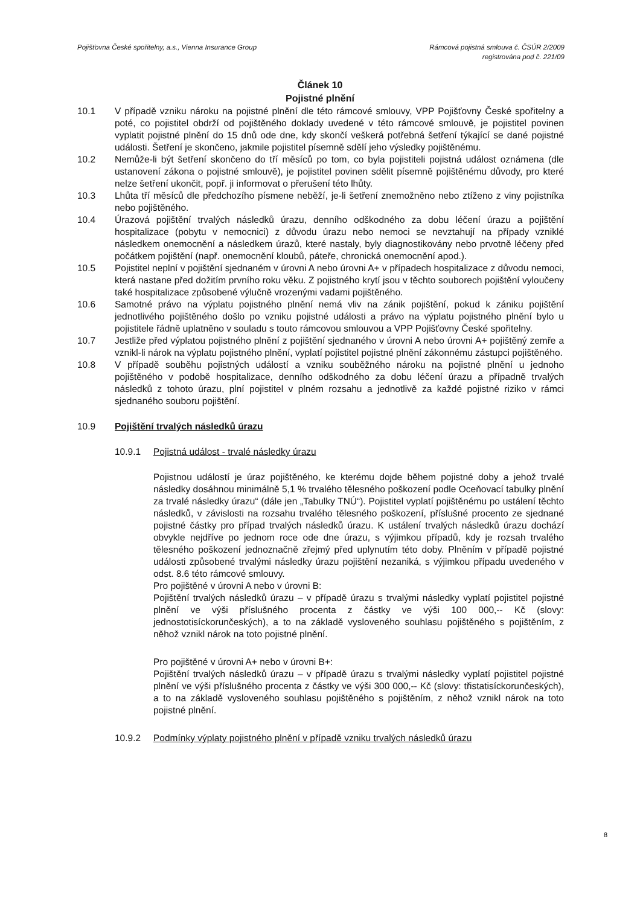Pojišťovna České spořitelny, a.s., Vienna Insurance Group
Rámcová pojistná smlouva č. ČSÚR 2/2009
registrována pod č. 221/09
Článek 10
Pojistné plnění
10.1 V případě vzniku nároku na pojistné plnění dle této rámcové smlouvy, VPP Pojišťovny České spořitelny a poté, co pojistitel obdrží od pojištěného doklady uvedené v této rámcové smlouvě, je pojistitel povinen vyplatit pojistné plnění do 15 dnů ode dne, kdy skončí veškerá potřebná šetření týkající se dané pojistné události. Šetření je skončeno, jakmile pojistitel písemně sdělí jeho výsledky pojištěnému.
10.2 Nemůže-li být šetření skončeno do tří měsíců po tom, co byla pojistiteli pojistná událost oznámena (dle ustanovení zákona o pojistné smlouvě), je pojistitel povinen sdělit písemně pojištěnému důvody, pro které nelze šetření ukončit, popř. ji informovat o přerušení této lhůty.
10.3 Lhůta tří měsíců dle předchozího písmene neběží, je-li šetření znemožněno nebo ztíženo z viny pojistníka nebo pojištěného.
10.4 Úrazová pojištění trvalých následků úrazu, denního odškodného za dobu léčení úrazu a pojištění hospitalizace (pobytu v nemocnici) z důvodu úrazu nebo nemoci se nevztahují na případy vzniklé následkem onemocnění a následkem úrazů, které nastaly, byly diagnostikovány nebo prvotně léčeny před počátkem pojištění (např. onemocnění kloubů, páteře, chronická onemocnění apod.).
10.5 Pojistitel neplní v pojištění sjednaném v úrovni A nebo úrovni A+ v případech hospitalizace z důvodu nemoci, která nastane před dožitím prvního roku věku. Z pojistného krytí jsou v těchto souborech pojištění vyloučeny také hospitalizace způsobené výlučně vrozenými vadami pojištěného.
10.6 Samotné právo na výplatu pojistného plnění nemá vliv na zánik pojištění, pokud k zániku pojištění jednotlivého pojištěného došlo po vzniku pojistné události a právo na výplatu pojistného plnění bylo u pojistitele řádně uplatněno v souladu s touto rámcovou smlouvou a VPP Pojišťovny České spořitelny.
10.7 Jestliže před výplatou pojistného plnění z pojištění sjednaného v úrovni A nebo úrovni A+ pojištěný zemře a vznikl-li nárok na výplatu pojistného plnění, vyplatí pojistitel pojistné plnění zákonnému zástupci pojištěného.
10.8 V případě souběhu pojistných událostí a vzniku souběžného nároku na pojistné plnění u jednoho pojištěného v podobě hospitalizace, denního odškodného za dobu léčení úrazu a případně trvalých následků z tohoto úrazu, plní pojistitel v plném rozsahu a jednotlivě za každé pojistné riziko v rámci sjednaného souboru pojištění.
10.9 Pojištění trvalých následků úrazu
10.9.1 Pojistná událost - trvalé následky úrazu
Pojistnou událostí je úraz pojištěného, ke kterému dojde během pojistné doby a jehož trvalé následky dosáhnou minimálně 5,1 % trvalého tělesného poškození podle Oceňovací tabulky plnění za trvalé následky úrazu“ (dále jen „Tabulky TNÚ“). Pojistitel vyplatí pojištěnému po ustálení těchto následků, v závislosti na rozsahu trvalého tělesného poškození, příslušné procento ze sjednané pojistné částky pro případ trvalých následků úrazu. K ustálení trvalých následků úrazu dochází obvykle nejdříve po jednom roce ode dne úrazu, s výjimkou případů, kdy je rozsah trvalého tělesného poškození jednoznačně zřejmý před uplynutím této doby. Plněním v případě pojistné události způsobené trvalými následky úrazu pojištění nezaniká, s výjimkou případu uvedeného v odst. 8.6 této rámcové smlouvy.
Pro pojištěné v úrovni A nebo v úrovni B:
Pojištění trvalých následků úrazu – v případě úrazu s trvalými následky vyplatí pojistitel pojistné plnění ve výši příslušného procenta z částky ve výši 100 000,-- Kč (slovy: jednostotisíckorunčeských), a to na základě vysloveného souhlasu pojištěného s pojištěním, z něhož vznikl nárok na toto pojistné plnění.
Pro pojištěné v úrovni A+ nebo v úrovni B+:
Pojištění trvalých následků úrazu – v případě úrazu s trvalými následky vyplatí pojistitel pojistné plnění ve výši příslušného procenta z částky ve výši 300 000,-- Kč (slovy: třistatisíckorunčeských), a to na základě vysloveného souhlasu pojištěného s pojištěním, z něhož vznikl nárok na toto pojistné plnění.
10.9.2 Podmínky výplaty pojistného plnění v případě vzniku trvalých následků úrazu
8